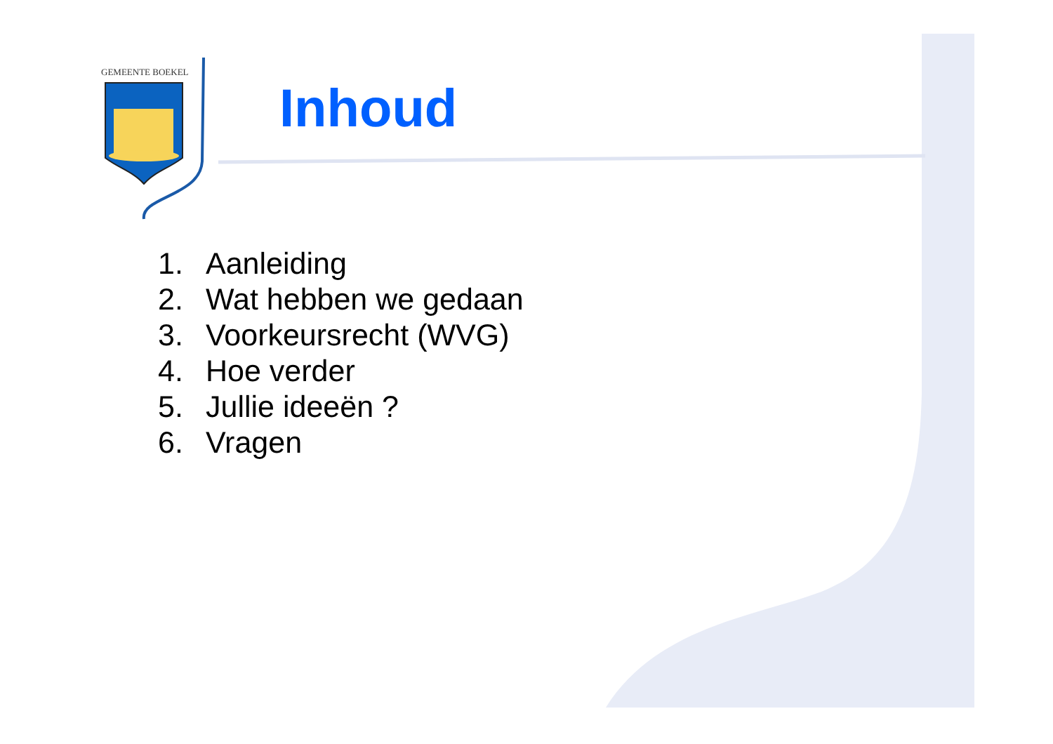GEMEENTE BOEKEL
Inhoud
1. Aanleiding
2. Wat hebben we gedaan
3. Voorkeursrecht (WVG)
4. Hoe verder
5. Jullie ideeën ?
6. Vragen